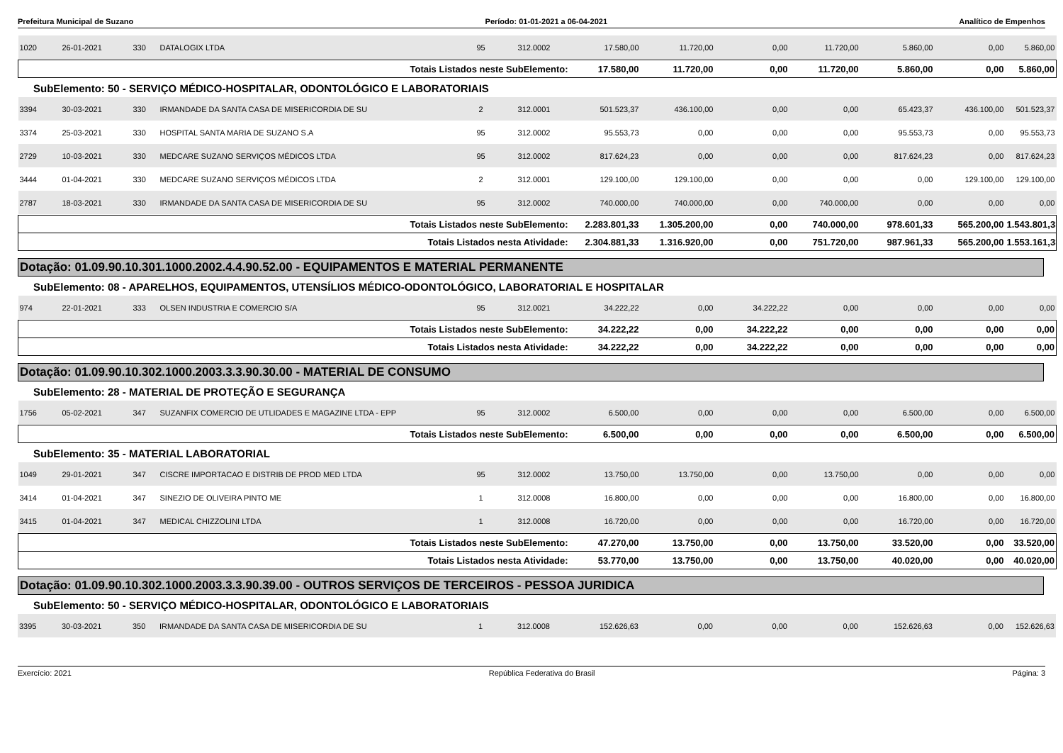Prefeitura Municipal de Suzano Período: 01-01-2021 a 06-04-2021 Analítico de Empenhos
| 1020 | 26-01-2021 | 330 | DATALOGIX LTDA | 95 | 312.0002 | 17.580,00 | 11.720,00 | 0,00 | 11.720,00 | 5.860,00 | 0,00 | 5.860,00 |
| Totais Listados neste SubElemento: | | | | | | 17.580,00 | 11.720,00 | 0,00 | 11.720,00 | 5.860,00 | 0,00 | 5.860,00 |
SubElemento: 50 - SERVIÇO MÉDICO-HOSPITALAR, ODONTOLÓGICO E LABORATORIAIS
| 3394 | 30-03-2021 | 330 | IRMANDADE DA SANTA CASA DE MISERICORDIA DE SU | 2 | 312.0001 | 501.523,37 | 436.100,00 | 0,00 | 0,00 | 65.423,37 | 436.100,00 | 501.523,37 |
| 3374 | 25-03-2021 | 330 | HOSPITAL SANTA MARIA DE SUZANO S.A | 95 | 312.0002 | 95.553,73 | 0,00 | 0,00 | 0,00 | 95.553,73 | 0,00 | 95.553,73 |
| 2729 | 10-03-2021 | 330 | MEDCARE SUZANO SERVIÇOS MÉDICOS LTDA | 95 | 312.0002 | 817.624,23 | 0,00 | 0,00 | 0,00 | 817.624,23 | 0,00 | 817.624,23 |
| 3444 | 01-04-2021 | 330 | MEDCARE SUZANO SERVIÇOS MÉDICOS LTDA | 2 | 312.0001 | 129.100,00 | 129.100,00 | 0,00 | 0,00 | 0,00 | 129.100,00 | 129.100,00 |
| 2787 | 18-03-2021 | 330 | IRMANDADE DA SANTA CASA DE MISERICORDIA DE SU | 95 | 312.0002 | 740.000,00 | 740.000,00 | 0,00 | 740.000,00 | 0,00 | 0,00 | 0,00 |
| Totais Listados neste SubElemento: | | | | | | 2.283.801,33 | 1.305.200,00 | 0,00 | 740.000,00 | 978.601,33 | 565.200,00 | 1.543.801,33 |
| Totais Listados nesta Atividade: | | | | | | 2.304.881,33 | 1.316.920,00 | 0,00 | 751.720,00 | 987.961,33 | 565.200,00 | 1.553.161,33 |
Dotação: 01.09.90.10.301.1000.2002.4.4.90.52.00 - EQUIPAMENTOS E MATERIAL PERMANENTE
SubElemento: 08 - APARELHOS, EQUIPAMENTOS, UTENSÍLIOS MÉDICO-ODONTOLÓGICO, LABORATORIAL E HOSPITALAR
| 974 | 22-01-2021 | 333 | OLSEN INDUSTRIA E COMERCIO S/A | 95 | 312.0021 | 34.222,22 | 0,00 | 34.222,22 | 0,00 | 0,00 | 0,00 | 0,00 |
| Totais Listados neste SubElemento: | | | | | | 34.222,22 | 0,00 | 34.222,22 | 0,00 | 0,00 | 0,00 | 0,00 |
| Totais Listados nesta Atividade: | | | | | | 34.222,22 | 0,00 | 34.222,22 | 0,00 | 0,00 | 0,00 | 0,00 |
Dotação: 01.09.90.10.302.1000.2003.3.3.90.30.00 - MATERIAL DE CONSUMO
SubElemento: 28 - MATERIAL DE PROTEÇÃO E SEGURANÇA
| 1756 | 05-02-2021 | 347 | SUZANFIX COMERCIO DE UTLIDADES E MAGAZINE LTDA - EPP | 95 | 312.0002 | 6.500,00 | 0,00 | 0,00 | 0,00 | 6.500,00 | 0,00 | 6.500,00 |
| Totais Listados neste SubElemento: | | | | | | 6.500,00 | 0,00 | 0,00 | 0,00 | 6.500,00 | 0,00 | 6.500,00 |
SubElemento: 35 - MATERIAL LABORATORIAL
| 1049 | 29-01-2021 | 347 | CISCRE IMPORTACAO E DISTRIB DE PROD MED LTDA | 95 | 312.0002 | 13.750,00 | 13.750,00 | 0,00 | 13.750,00 | 0,00 | 0,00 | 0,00 |
| 3414 | 01-04-2021 | 347 | SINEZIO DE OLIVEIRA PINTO ME | 1 | 312.0008 | 16.800,00 | 0,00 | 0,00 | 0,00 | 16.800,00 | 0,00 | 16.800,00 |
| 3415 | 01-04-2021 | 347 | MEDICAL CHIZZOLINI LTDA | 1 | 312.0008 | 16.720,00 | 0,00 | 0,00 | 0,00 | 16.720,00 | 0,00 | 16.720,00 |
| Totais Listados neste SubElemento: | | | | | | 47.270,00 | 13.750,00 | 0,00 | 13.750,00 | 33.520,00 | 0,00 | 33.520,00 |
| Totais Listados nesta Atividade: | | | | | | 53.770,00 | 13.750,00 | 0,00 | 13.750,00 | 40.020,00 | 0,00 | 40.020,00 |
Dotação: 01.09.90.10.302.1000.2003.3.3.90.39.00 - OUTROS SERVIÇOS DE TERCEIROS - PESSOA JURIDICA
SubElemento: 50 - SERVIÇO MÉDICO-HOSPITALAR, ODONTOLÓGICO E LABORATORIAIS
| 3395 | 30-03-2021 | 350 | IRMANDADE DA SANTA CASA DE MISERICORDIA DE SU | 1 | 312.0008 | 152.626,63 | 0,00 | 0,00 | 0,00 | 152.626,63 | 0,00 | 152.626,63 |
Exercício: 2021 República Federativa do Brasil Página: 3